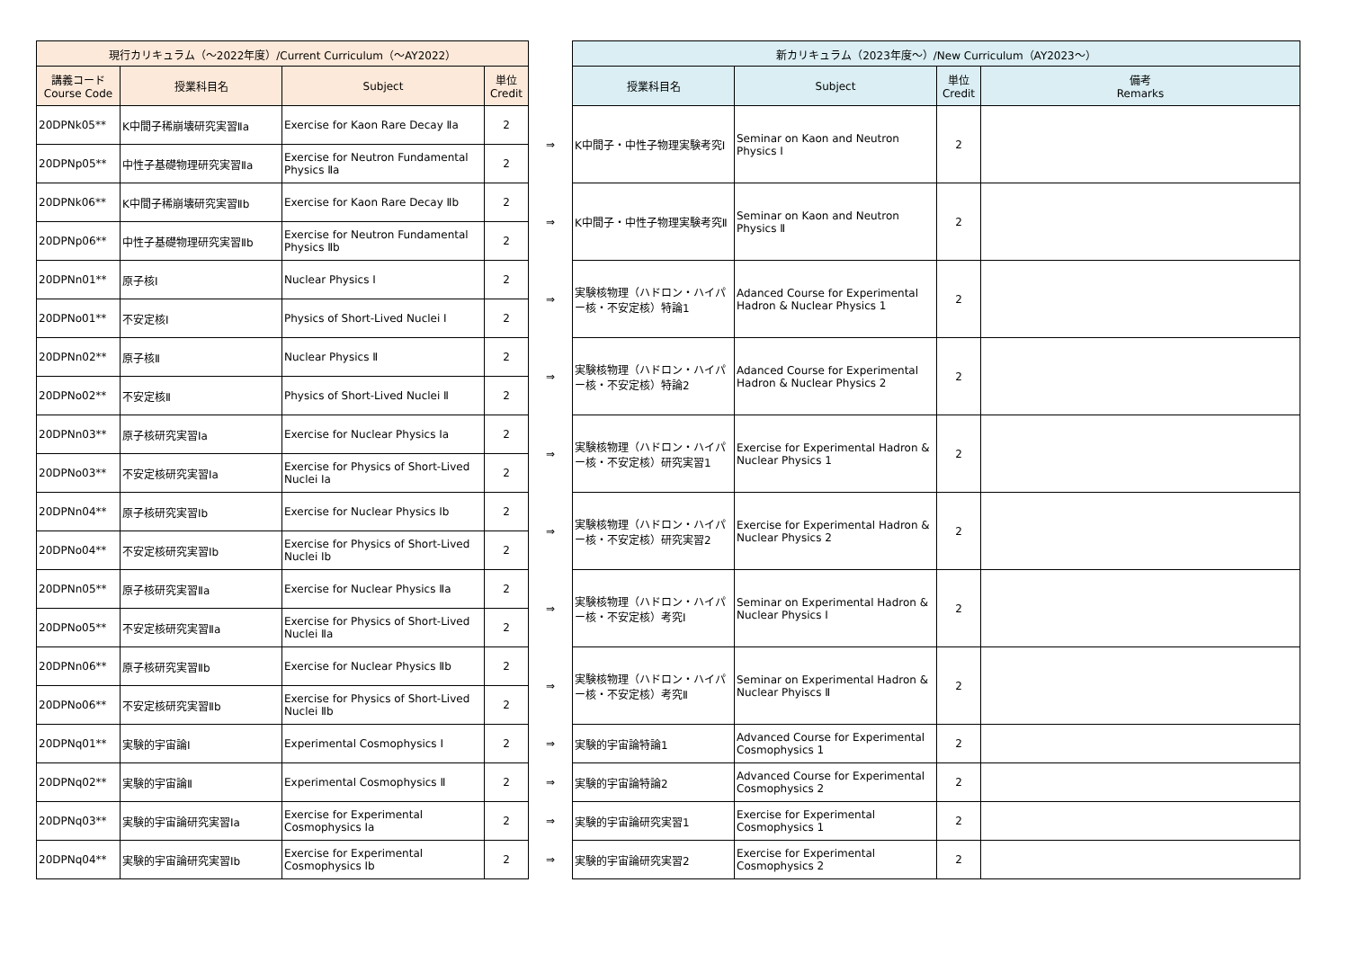| 現行カリキュラム（～2022年度）/Current Curriculum（～AY2022） | | | | | 新カリキュラム（2023年度～）/New Curriculum（AY2023～） | | | |
| 講義コード Course Code | 授業科目名 | Subject | 単位 Credit | | 授業科目名 | Subject | 単位 Credit | 備考 Remarks |
| 20DPNk05** | K中間子稀崩壊研究実習Ⅱa | Exercise for Kaon Rare Decay Ⅱa | 2 | ⇒ | K中間子・中性子物理実験考究Ⅰ | Seminar on Kaon and Neutron Physics Ⅰ | 2 | |
| 20DPNp05** | 中性子基礎物理研究実習Ⅱa | Exercise for Neutron Fundamental Physics Ⅱa | 2 | | | | | |
| 20DPNk06** | K中間子稀崩壊研究実習Ⅱb | Exercise for Kaon Rare Decay Ⅱb | 2 | ⇒ | K中間子・中性子物理実験考究Ⅱ | Seminar on Kaon and Neutron Physics Ⅱ | 2 | |
| 20DPNp06** | 中性子基礎物理研究実習Ⅱb | Exercise for Neutron Fundamental Physics Ⅱb | 2 | | | | | |
| 20DPNn01** | 原子核Ⅰ | Nuclear Physics Ⅰ | 2 | ⇒ | 実験核物理（ハドロン・ハイパー核・不安定核）特論1 | Adanced Course for Experimental Hadron & Nuclear Physics 1 | 2 | |
| 20DPNo01** | 不安定核Ⅰ | Physics of Short-Lived Nuclei Ⅰ | 2 | | | | | |
| 20DPNn02** | 原子核Ⅱ | Nuclear Physics Ⅱ | 2 | ⇒ | 実験核物理（ハドロン・ハイパー核・不安定核）特論2 | Adanced Course for Experimental Hadron & Nuclear Physics 2 | 2 | |
| 20DPNo02** | 不安定核Ⅱ | Physics of Short-Lived Nuclei Ⅱ | 2 | | | | | |
| 20DPNn03** | 原子核研究実習Ⅰa | Exercise for Nuclear Physics Ⅰa | 2 | ⇒ | 実験核物理（ハドロン・ハイパー核・不安定核）研究実習1 | Exercise for Experimental Hadron & Nuclear Physics 1 | 2 | |
| 20DPNo03** | 不安定核研究実習Ⅰa | Exercise for Physics of Short-Lived Nuclei Ⅰa | 2 | | | | | |
| 20DPNn04** | 原子核研究実習Ⅰb | Exercise for Nuclear Physics Ⅰb | 2 | ⇒ | 実験核物理（ハドロン・ハイパー核・不安定核）研究実習2 | Exercise for Experimental Hadron & Nuclear Physics 2 | 2 | |
| 20DPNo04** | 不安定核研究実習Ⅰb | Exercise for Physics of Short-Lived Nuclei Ⅰb | 2 | | | | | |
| 20DPNn05** | 原子核研究実習Ⅱa | Exercise for Nuclear Physics Ⅱa | 2 | ⇒ | 実験核物理（ハドロン・ハイパー核・不安定核）考究Ⅰ | Seminar on Experimental Hadron & Nuclear Physics Ⅰ | 2 | |
| 20DPNo05** | 不安定核研究実習Ⅱa | Exercise for Physics of Short-Lived Nuclei Ⅱa | 2 | | | | | |
| 20DPNn06** | 原子核研究実習Ⅱb | Exercise for Nuclear Physics Ⅱb | 2 | ⇒ | 実験核物理（ハドロン・ハイパー核・不安定核）考究Ⅱ | Seminar on Experimental Hadron & Nuclear Phyiscs Ⅱ | 2 | |
| 20DPNo06** | 不安定核研究実習Ⅱb | Exercise for Physics of Short-Lived Nuclei Ⅱb | 2 | | | | | |
| 20DPNq01** | 実験的宇宙論Ⅰ | Experimental Cosmophysics Ⅰ | 2 | ⇒ | 実験的宇宙論特論1 | Advanced Course for Experimental Cosmophysics 1 | 2 | |
| 20DPNq02** | 実験的宇宙論Ⅱ | Experimental Cosmophysics Ⅱ | 2 | ⇒ | 実験的宇宙論特論2 | Advanced Course for Experimental Cosmophysics 2 | 2 | |
| 20DPNq03** | 実験的宇宙論研究実習Ⅰa | Exercise for Experimental Cosmophysics Ⅰa | 2 | ⇒ | 実験的宇宙論研究実習1 | Exercise for Experimental Cosmophysics 1 | 2 | |
| 20DPNq04** | 実験的宇宙論研究実習Ⅰb | Exercise for Experimental Cosmophysics Ⅰb | 2 | ⇒ | 実験的宇宙論研究実習2 | Exercise for Experimental Cosmophysics 2 | 2 | |